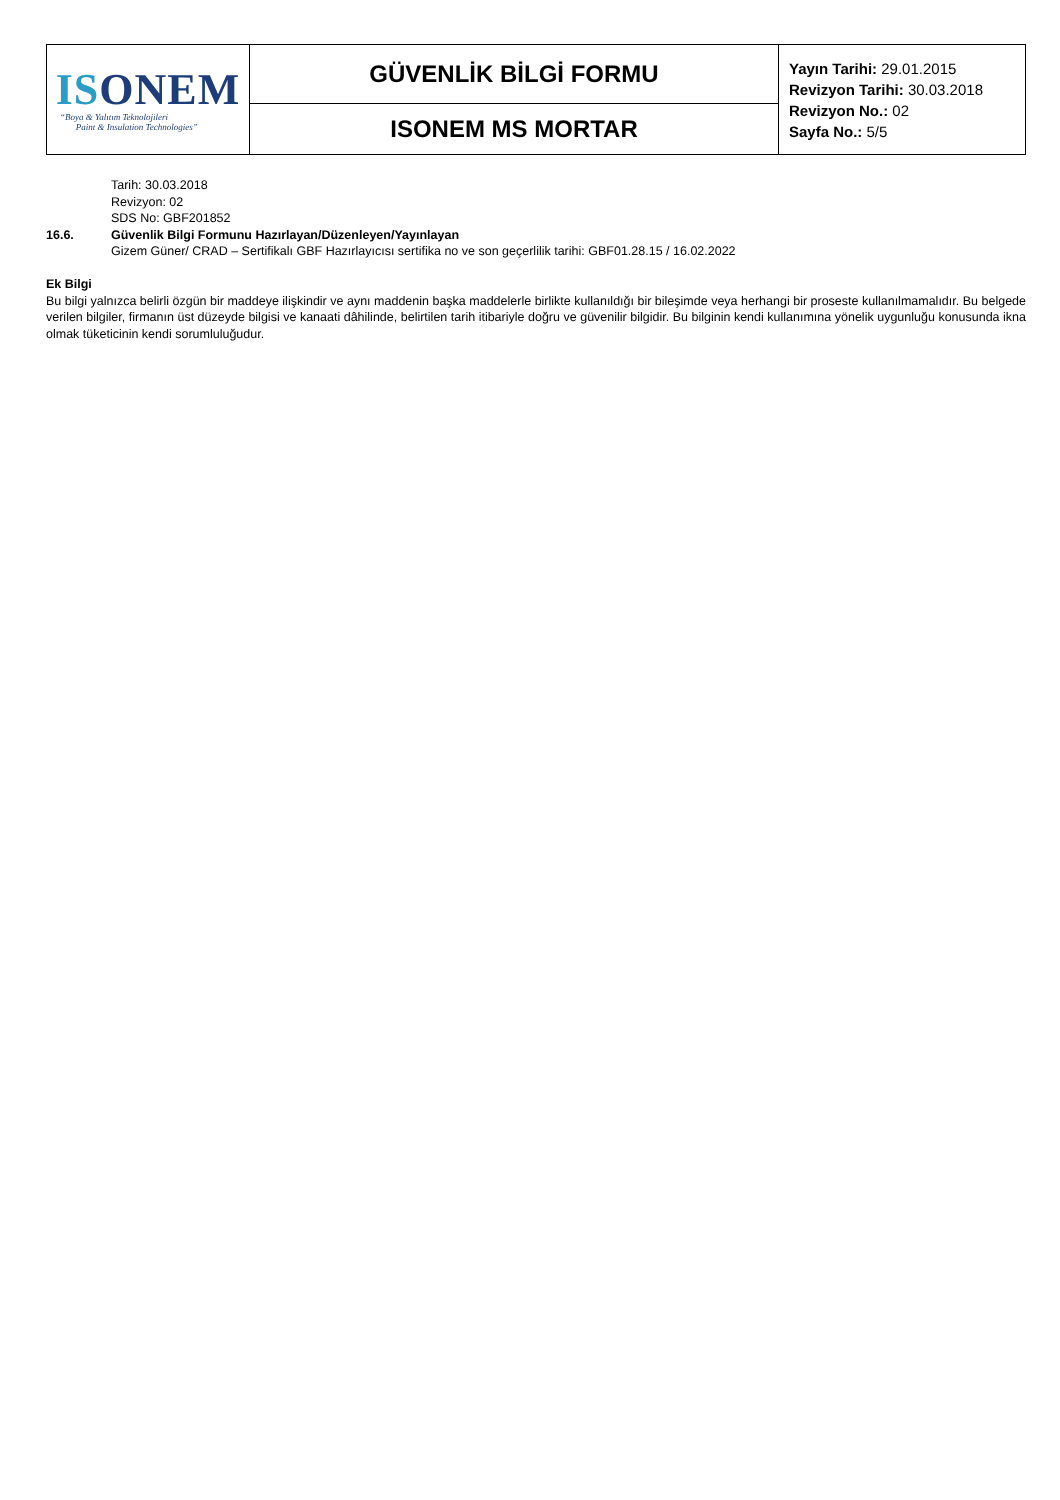| IS ONEM “Boya & Yalıtım Teknolojileri Paint & Insulation Technologies” | GÜVENLİK BİLGİ FORMU | Yayın Tarihi: 29.01.2015 Revizyon Tarihi: 30.03.2018 Revizyon No.: 02 Sayfa No.: 5/5 |
| | ISONEM MS MORTAR | |
Tarih: 30.03.2018
Revizyon: 02
SDS No: GBF201852
16.6. Güvenlik Bilgi Formunu Hazırlayan/Düzenleyen/Yayınlayan
Gizem Güner/ CRAD – Sertifikalı GBF Hazırlayıcısı sertifika no ve son geçerlilik tarihi: GBF01.28.15 / 16.02.2022
Ek Bilgi
Bu bilgi yalnızca belirli özgün bir maddeye ilişkindir ve aynı maddenin başka maddelerle birlikte kullanıldığı bir bileşimde veya herhangi bir proseste kullanılmamalıdır. Bu belgede verilen bilgiler, firmanın üst düzeyde bilgisi ve kanaati dâhilinde, belirtilen tarih itibariyle doğru ve güvenilir bilgidir. Bu bilginin kendi kullanımına yönelik uygunluğu konusunda ikna olmak tüketicinin kendi sorumluluğudur.